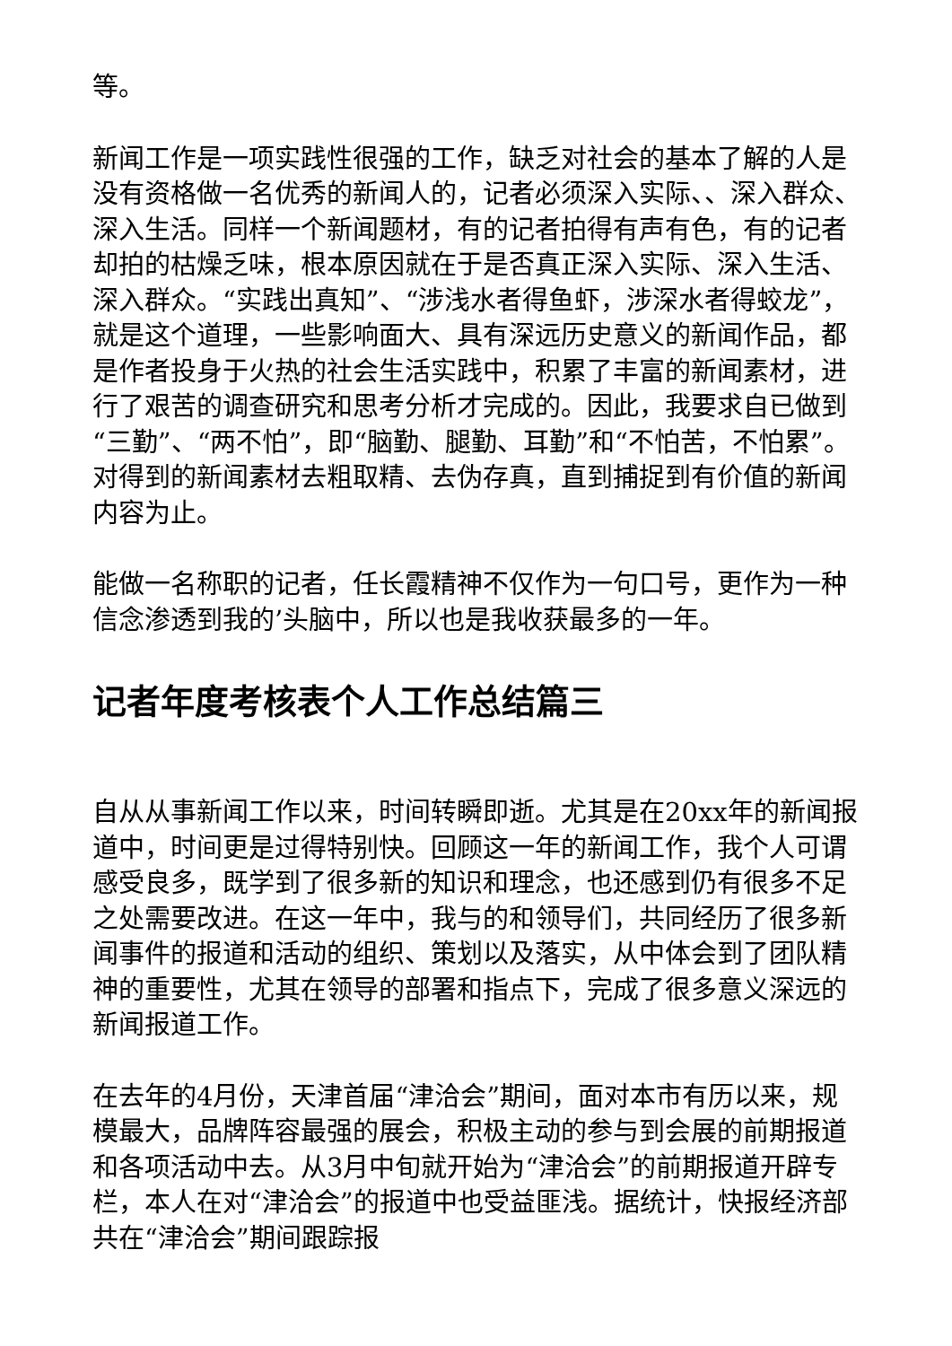等。
新闻工作是一项实践性很强的工作，缺乏对社会的基本了解的人是没有资格做一名优秀的新闻人的，记者必须深入实际、、深入群众、深入生活。同样一个新闻题材，有的记者拍得有声有色，有的记者却拍的枯燥乏味，根本原因就在于是否真正深入实际、深入生活、深入群众。“实践出真知”、“涉浅水者得鱼虾，涉深水者得蛟龙”，就是这个道理，一些影响面大、具有深远历史意义的新闻作品，都是作者投身于火热的社会生活实践中，积累了丰富的新闻素材，进行了艰苦的调查研究和思考分析才完成的。因此，我要求自已做到“三勤”、“两不怕”，即“脑勤、腿勤、耳勤”和“不怕苦，不怕累”。对得到的新闻素材去粗取精、去伪存真，直到捕捉到有价值的新闻内容为止。
能做一名称职的记者，任长霞精神不仅作为一句口号，更作为一种信念渗透到我的’头脑中，所以也是我收获最多的一年。
记者年度考核表个人工作总结篇三
自从从事新闻工作以来，时间转瞬即逝。尤其是在20xx年的新闻报道中，时间更是过得特别快。回顾这一年的新闻工作，我个人可谓感受良多，既学到了很多新的知识和理念，也还感到仍有很多不足之处需要改进。在这一年中，我与的和领导们，共同经历了很多新闻事件的报道和活动的组织、策划以及落实，从中体会到了团队精神的重要性，尤其在领导的部署和指点下，完成了很多意义深远的新闻报道工作。
在去年的4月份，天津首届“津洽会”期间，面对本市有历以来，规模最大，品牌阵容最强的展会，积极主动的参与到会展的前期报道和各项活动中去。从3月中旬就开始为“津洽会”的前期报道开辟专栏，本人在对“津洽会”的报道中也受益匪浅。据统计，快报经济部共在“津洽会”期间跟踪报